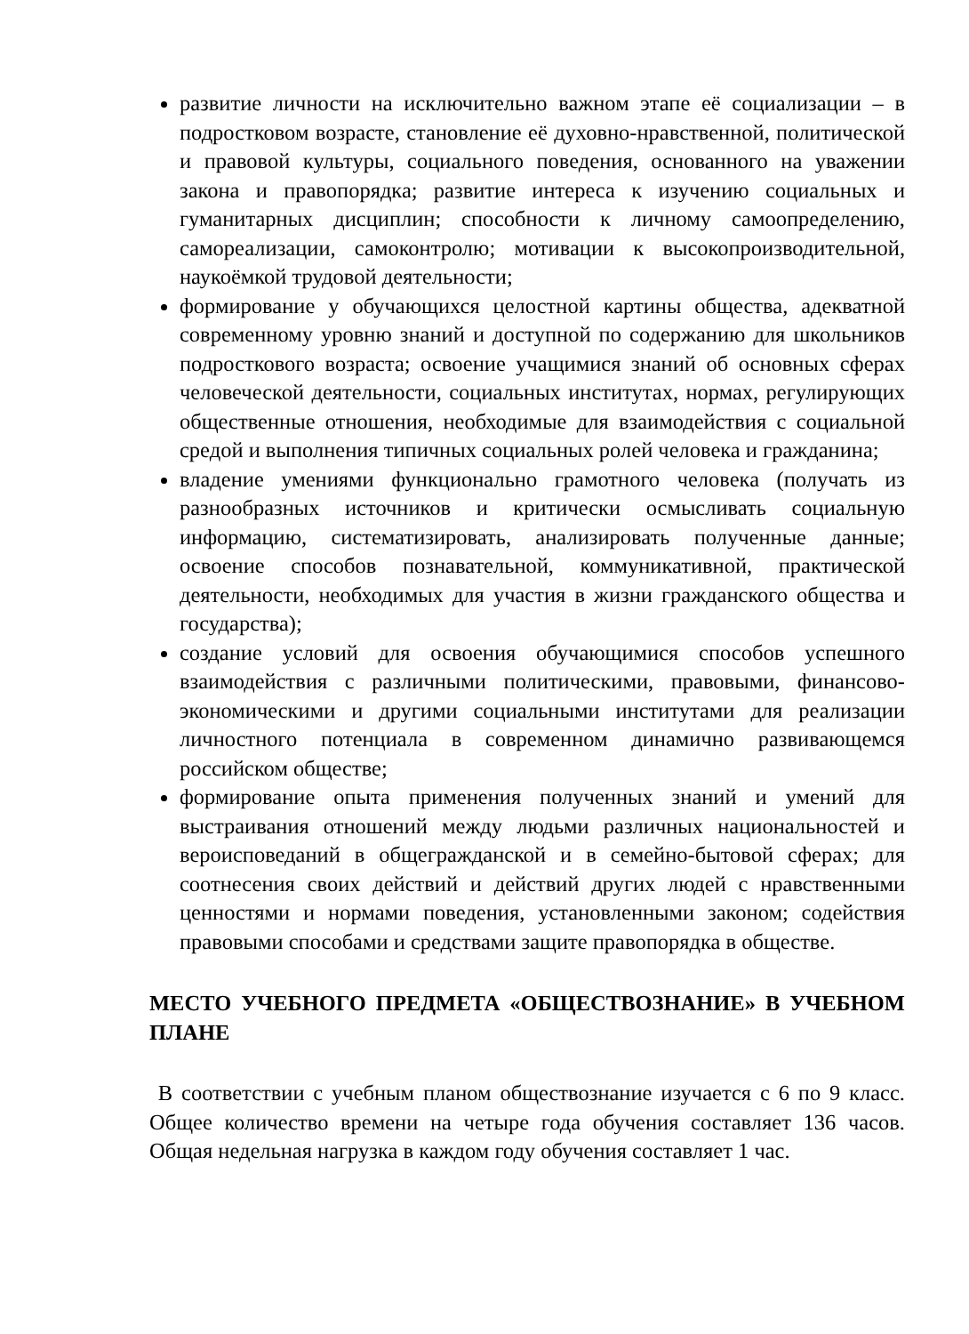развитие личности на исключительно важном этапе её социализации – в подростковом возрасте, становление её духовно-нравственной, политической и правовой культуры, социального поведения, основанного на уважении закона и правопорядка; развитие интереса к изучению социальных и гуманитарных дисциплин; способности к личному самоопределению, самореализации, самоконтролю; мотивации к высокопроизводительной, наукоёмкой трудовой деятельности;
формирование у обучающихся целостной картины общества, адекватной современному уровню знаний и доступной по содержанию для школьников подросткового возраста; освоение учащимися знаний об основных сферах человеческой деятельности, социальных институтах, нормах, регулирующих общественные отношения, необходимые для взаимодействия с социальной средой и выполнения типичных социальных ролей человека и гражданина;
владение умениями функционально грамотного человека (получать из разнообразных источников и критически осмысливать социальную информацию, систематизировать, анализировать полученные данные; освоение способов познавательной, коммуникативной, практической деятельности, необходимых для участия в жизни гражданского общества и государства);
создание условий для освоения обучающимися способов успешного взаимодействия с различными политическими, правовыми, финансово-экономическими и другими социальными институтами для реализации личностного потенциала в современном динамично развивающемся российском обществе;
формирование опыта применения полученных знаний и умений для выстраивания отношений между людьми различных национальностей и вероисповеданий в общегражданской и в семейно-бытовой сферах; для соотнесения своих действий и действий других людей с нравственными ценностями и нормами поведения, установленными законом; содействия правовыми способами и средствами защите правопорядка в обществе.
МЕСТО УЧЕБНОГО ПРЕДМЕТА «ОБЩЕСТВОЗНАНИЕ» В УЧЕБНОМ ПЛАНЕ
В соответствии с учебным планом обществознание изучается с 6 по 9 класс. Общее количество времени на четыре года обучения составляет 136 часов. Общая недельная нагрузка в каждом году обучения составляет 1 час.